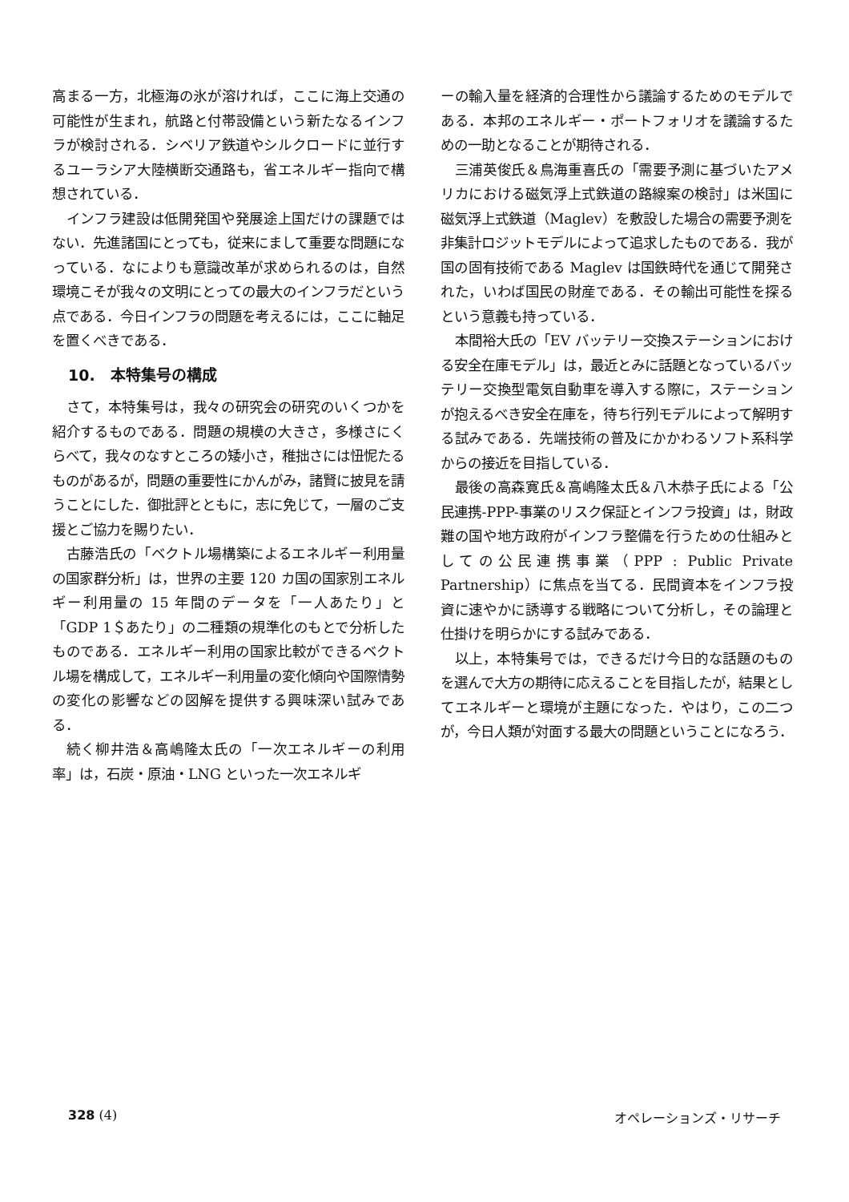高まる一方，北極海の氷が溶ければ，ここに海上交通の可能性が生まれ，航路と付帯設備という新たなるインフラが検討される．シベリア鉄道やシルクロードに並行するユーラシア大陸横断交通路も，省エネルギー指向で構想されている．
インフラ建設は低開発国や発展途上国だけの課題ではない．先進諸国にとっても，従来にまして重要な問題になっている．なによりも意識改革が求められるのは，自然環境こそが我々の文明にとっての最大のインフラだという点である．今日インフラの問題を考えるには，ここに軸足を置くべきである．
10.　本特集号の構成
さて，本特集号は，我々の研究会の研究のいくつかを紹介するものである．問題の規模の大きさ，多様さにくらべて，我々のなすところの矮小さ，稚拙さには忸怩たるものがあるが，問題の重要性にかんがみ，諸賢に披見を請うことにした．御批評とともに，志に免じて，一層のご支援とご協力を賜りたい．
古藤浩氏の「ベクトル場構築によるエネルギー利用量の国家群分析」は，世界の主要 120 カ国の国家別エネルギー利用量の 15 年間のデータを「一人あたり」と「GDP 1＄あたり」の二種類の規準化のもとで分析したものである．エネルギー利用の国家比較ができるベクトル場を構成して，エネルギー利用量の変化傾向や国際情勢の変化の影響などの図解を提供する興味深い試みである．
続く柳井浩＆高嶋隆太氏の「一次エネルギーの利用率」は，石炭・原油・LNG といった一次エネルギ
ーの輸入量を経済的合理性から議論するためのモデルである．本邦のエネルギー・ポートフォリオを議論するための一助となることが期待される．
三浦英俊氏＆鳥海重喜氏の「需要予測に基づいたアメリカにおける磁気浮上式鉄道の路線案の検討」は米国に磁気浮上式鉄道（Maglev）を敷設した場合の需要予測を非集計ロジットモデルによって追求したものである．我が国の固有技術である Maglev は国鉄時代を通じて開発された，いわば国民の財産である．その輸出可能性を探るという意義も持っている．
本間裕大氏の「EV バッテリー交換ステーションにおける安全在庫モデル」は，最近とみに話題となっているバッテリー交換型電気自動車を導入する際に，ステーションが抱えるべき安全在庫を，待ち行列モデルによって解明する試みである．先端技術の普及にかかわるソフト系科学からの接近を目指している．
最後の高森寛氏＆高嶋隆太氏＆八木恭子氏による「公民連携-PPP-事業のリスク保証とインフラ投資」は，財政難の国や地方政府がインフラ整備を行うための仕組みとしての公民連携事業（PPP : Public Private Partnership）に焦点を当てる．民間資本をインフラ投資に速やかに誘導する戦略について分析し，その論理と仕掛けを明らかにする試みである．
以上，本特集号では，できるだけ今日的な話題のものを選んで大方の期待に応えることを目指したが，結果としてエネルギーと環境が主題になった．やはり，この二つが，今日人類が対面する最大の問題ということになろう．
328 (4) オペレーションズ・リサーチ